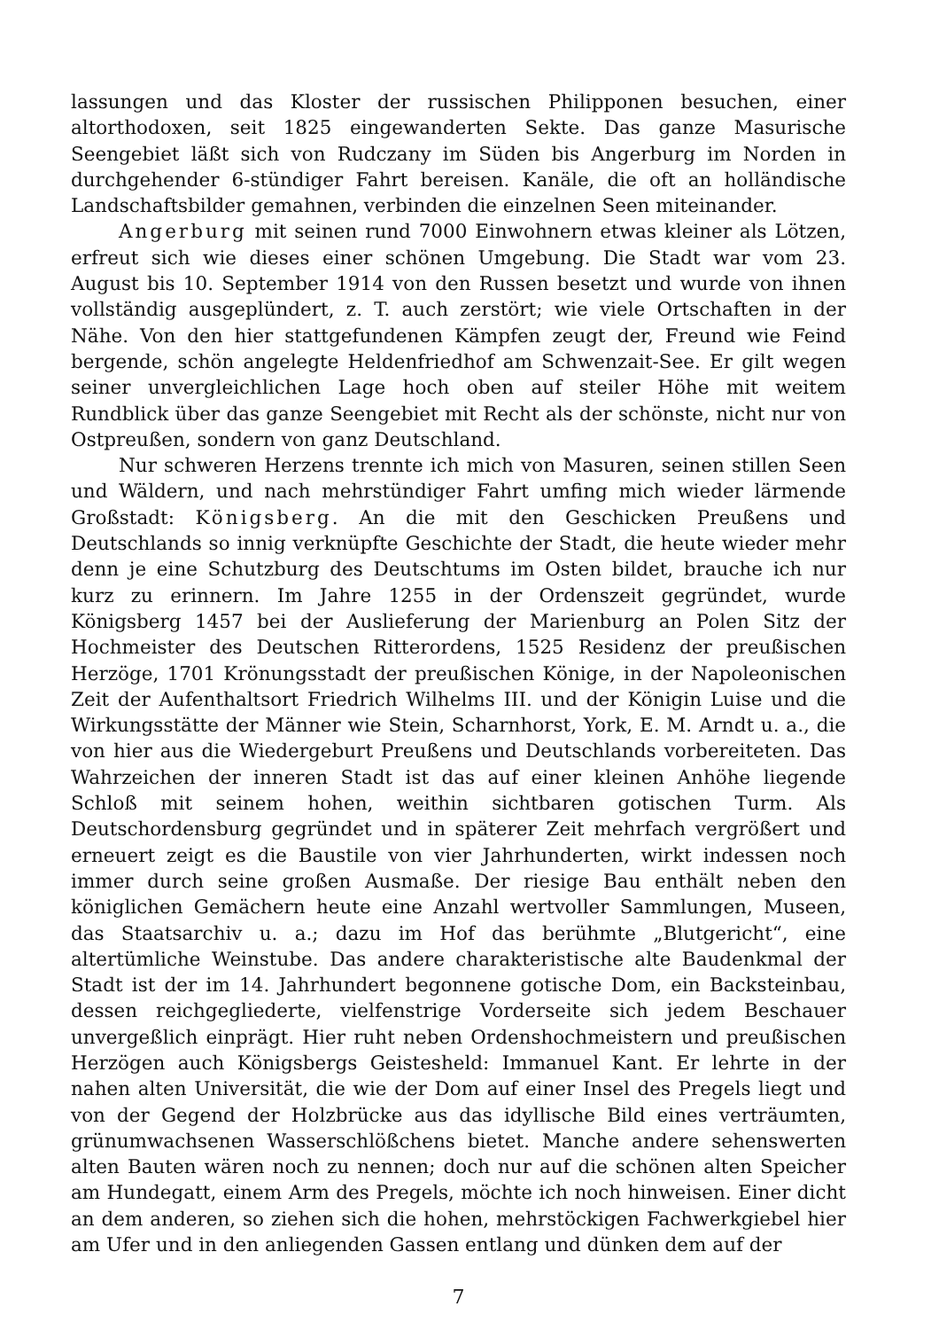lassungen und das Kloster der russischen Philipponen besuchen, einer altorthodoxen, seit 1825 eingewanderten Sekte. Das ganze Masurische Seengebiet läßt sich von Rudczany im Süden bis Angerburg im Norden in durchgehender 6-stündiger Fahrt bereisen. Kanäle, die oft an holländische Landschaftsbilder gemahnen, verbinden die einzelnen Seen miteinander.
Angerburg mit seinen rund 7000 Einwohnern etwas kleiner als Lötzen, erfreut sich wie dieses einer schönen Umgebung. Die Stadt war vom 23. August bis 10. September 1914 von den Russen besetzt und wurde von ihnen vollständig ausgeplündert, z. T. auch zerstört; wie viele Ortschaften in der Nähe. Von den hier stattgefundenen Kämpfen zeugt der, Freund wie Feind bergende, schön angelegte Heldenfriedhof am Schwenzait-See. Er gilt wegen seiner unvergleichlichen Lage hoch oben auf steiler Höhe mit weitem Rundblick über das ganze Seengebiet mit Recht als der schönste, nicht nur von Ostpreußen, sondern von ganz Deutschland.
Nur schweren Herzens trennte ich mich von Masuren, seinen stillen Seen und Wäldern, und nach mehrstündiger Fahrt umfing mich wieder lärmende Großstadt: Königsberg. An die mit den Geschicken Preußens und Deutschlands so innig verknüpfte Geschichte der Stadt, die heute wieder mehr denn je eine Schutzburg des Deutschtums im Osten bildet, brauche ich nur kurz zu erinnern. Im Jahre 1255 in der Ordenszeit gegründet, wurde Königsberg 1457 bei der Auslieferung der Marienburg an Polen Sitz der Hochmeister des Deutschen Ritterordens, 1525 Residenz der preußischen Herzöge, 1701 Krönungsstadt der preußischen Könige, in der Napoleonischen Zeit der Aufenthaltsort Friedrich Wilhelms III. und der Königin Luise und die Wirkungsstätte der Männer wie Stein, Scharnhorst, York, E. M. Arndt u. a., die von hier aus die Wiedergeburt Preußens und Deutschlands vorbereiteten. Das Wahrzeichen der inneren Stadt ist das auf einer kleinen Anhöhe liegende Schloß mit seinem hohen, weithin sichtbaren gotischen Turm. Als Deutschordensburg gegründet und in späterer Zeit mehrfach vergrößert und erneuert zeigt es die Baustile von vier Jahrhunderten, wirkt indessen noch immer durch seine großen Ausmaße. Der riesige Bau enthält neben den königlichen Gemächern heute eine Anzahl wertvoller Sammlungen, Museen, das Staatsarchiv u. a.; dazu im Hof das berühmte „Blutgericht“, eine altertümliche Weinstube. Das andere charakteristische alte Baudenkmal der Stadt ist der im 14. Jahrhundert begonnene gotische Dom, ein Backsteinbau, dessen reichgegliederte, vielfenstrige Vorderseite sich jedem Beschauer unvergeßlich einprägt. Hier ruht neben Ordenshochmeistern und preußischen Herzögen auch Königsbergs Geistesheld: Immanuel Kant. Er lehrte in der nahen alten Universität, die wie der Dom auf einer Insel des Pregels liegt und von der Gegend der Holzbrücke aus das idyllische Bild eines verträumten, grünumwachsenen Wasserschlößchens bietet. Manche andere sehenswerten alten Bauten wären noch zu nennen; doch nur auf die schönen alten Speicher am Hundegatt, einem Arm des Pregels, möchte ich noch hinweisen. Einer dicht an dem anderen, so ziehen sich die hohen, mehrstöckigen Fachwerkgiebel hier am Ufer und in den anliegenden Gassen entlang und dünken dem auf der
7